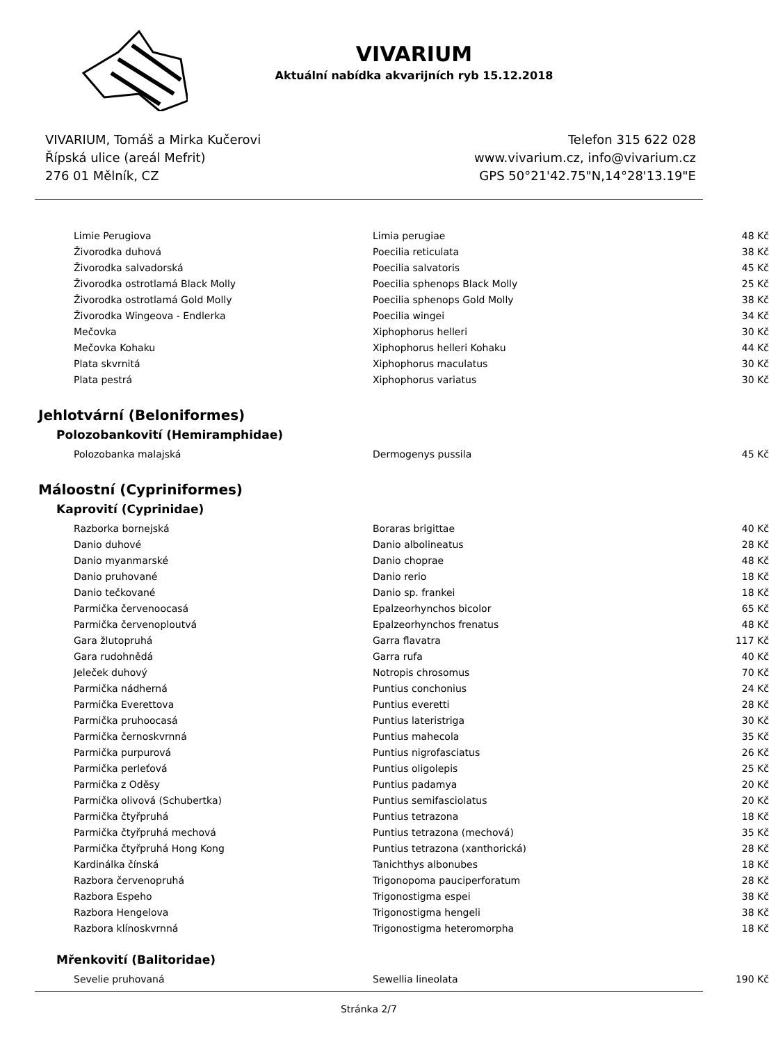VIVARIUM
Aktuální nabídka akvarijních ryb 15.12.2018
VIVARIUM, Tomáš a Mirka Kučerovi
Řípská ulice (areál Mefrit)
276 01 Mělník, CZ
Telefon 315 622 028
www.vivarium.cz, info@vivarium.cz
GPS 50°21'42.75"N,14°28'13.19"E
| Limie Perugiova | Limia perugiae | 48 Kč |
| Živorodka duhová | Poecilia reticulata | 38 Kč |
| Živorodka salvadorská | Poecilia salvatoris | 45 Kč |
| Živorodka ostrotlamá Black Molly | Poecilia sphenops Black Molly | 25 Kč |
| Živorodka ostrotlamá Gold Molly | Poecilia sphenops Gold Molly | 38 Kč |
| Živorodka Wingeova - Endlerka | Poecilia wingei | 34 Kč |
| Mečovka | Xiphophorus helleri | 30 Kč |
| Mečovka Kohaku | Xiphophorus helleri Kohaku | 44 Kč |
| Plata skvrnitá | Xiphophorus maculatus | 30 Kč |
| Plata pestrá | Xiphophorus variatus | 30 Kč |
Jehlotvární (Beloniformes)
Polozobankovití (Hemiramphidae)
| Polozobanka malajská | Dermogenys pussila | 45 Kč |
Máloostní (Cypriniformes)
Kaprovití (Cyprinidae)
| Razborka bornejská | Boraras brigittae | 40 Kč |
| Danio duhové | Danio albolineatus | 28 Kč |
| Danio myanmarské | Danio choprae | 48 Kč |
| Danio pruhované | Danio rerio | 18 Kč |
| Danio tečkované | Danio sp. frankei | 18 Kč |
| Parmička červenoocasá | Epalzeorhynchos bicolor | 65 Kč |
| Parmička červenoploutvá | Epalzeorhynchos frenatus | 48 Kč |
| Gara žlutopruhá | Garra flavatra | 117 Kč |
| Gara rudohnědá | Garra rufa | 40 Kč |
| Jeleček duhový | Notropis chrosomus | 70 Kč |
| Parmička nádherná | Puntius conchonius | 24 Kč |
| Parmička Everettova | Puntius everetti | 28 Kč |
| Parmička pruhoocasá | Puntius lateristriga | 30 Kč |
| Parmička černoskvrnná | Puntius mahecola | 35 Kč |
| Parmička purpurová | Puntius nigrofasciatus | 26 Kč |
| Parmička perleťová | Puntius oligolepis | 25 Kč |
| Parmička z Oděsy | Puntius padamya | 20 Kč |
| Parmička olivová (Schubertka) | Puntius semifasciolatus | 20 Kč |
| Parmička čtyřpruhá | Puntius tetrazona | 18 Kč |
| Parmička čtyřpruhá mechová | Puntius tetrazona (mechová) | 35 Kč |
| Parmička čtyřpruhá Hong Kong | Puntius tetrazona (xanthorická) | 28 Kč |
| Kardinálka čínská | Tanichthys albonubes | 18 Kč |
| Razbora červenopruhá | Trigonopoma pauciperforatum | 28 Kč |
| Razbora Espeho | Trigonostigma espei | 38 Kč |
| Razbora Hengelova | Trigonostigma hengeli | 38 Kč |
| Razbora klínoskvrnná | Trigonostigma heteromorpha | 18 Kč |
Mřenkovití (Balitoridae)
| Sevelie pruhovaná | Sewellia lineolata | 190 Kč |
Stránka 2/7